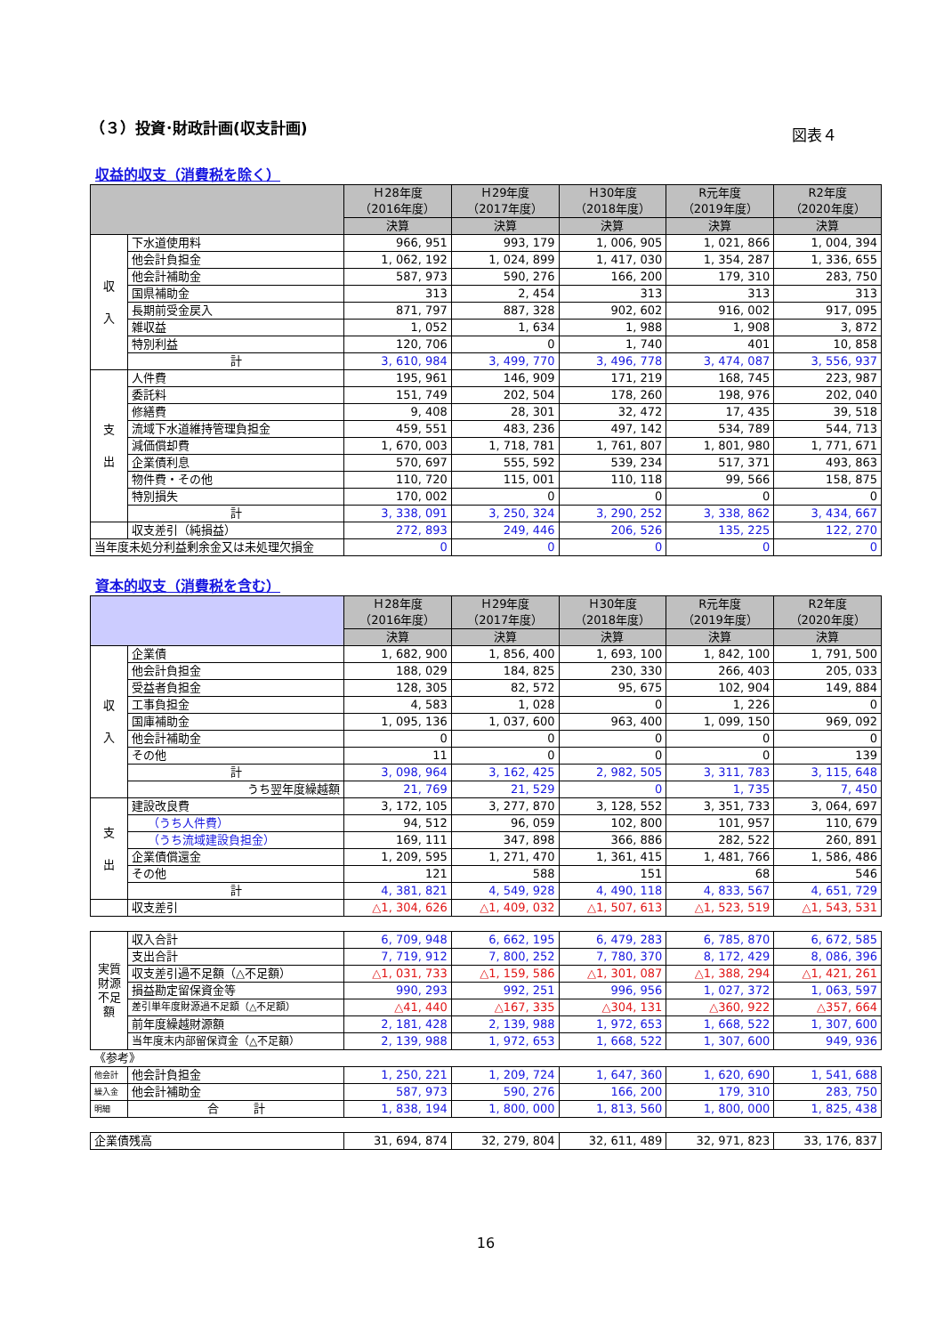（３）投資･財政計画(収支計画) 図表４
収益的収支（消費税を除く）
| | | Ｈ28年度 （2016年度） | Ｈ29年度 （2017年度） | Ｈ30年度 （2018年度） | R元年度 （2019年度） | R2年度 （2020年度） |
| --- | --- | --- | --- | --- | --- | --- |
| | | 決算 | 決算 | 決算 | 決算 | 決算 |
| 収 入 | 下水道使用料 | 966, 951 | 993, 179 | 1, 006, 905 | 1, 021, 866 | 1, 004, 394 |
| | 他会計負担金 | 1, 062, 192 | 1, 024, 899 | 1, 417, 030 | 1, 354, 287 | 1, 336, 655 |
| | 他会計補助金 | 587, 973 | 590, 276 | 166, 200 | 179, 310 | 283, 750 |
| | 国県補助金 | 313 | 2, 454 | 313 | 313 | 313 |
| | 長期前受金戻入 | 871, 797 | 887, 328 | 902, 602 | 916, 002 | 917, 095 |
| | 雑収益 | 1, 052 | 1, 634 | 1, 988 | 1, 908 | 3, 872 |
| | 特別利益 | 120, 706 | 0 | 1, 740 | 401 | 10, 858 |
| | 計 | 3, 610, 984 | 3, 499, 770 | 3, 496, 778 | 3, 474, 087 | 3, 556, 937 |
| 支 出 | 人件費 | 195, 961 | 146, 909 | 171, 219 | 168, 745 | 223, 987 |
| | 委託料 | 151, 749 | 202, 504 | 178, 260 | 198, 976 | 202, 040 |
| | 修繕費 | 9, 408 | 28, 301 | 32, 472 | 17, 435 | 39, 518 |
| | 流域下水道維持管理負担金 | 459, 551 | 483, 236 | 497, 142 | 534, 789 | 544, 713 |
| | 減価償却費 | 1, 670, 003 | 1, 718, 781 | 1, 761, 807 | 1, 801, 980 | 1, 771, 671 |
| | 企業債利息 | 570, 697 | 555, 592 | 539, 234 | 517, 371 | 493, 863 |
| | 物件費・その他 | 110, 720 | 115, 001 | 110, 118 | 99, 566 | 158, 875 |
| | 特別損失 | 170, 002 | 0 | 0 | 0 | 0 |
| | 計 | 3, 338, 091 | 3, 250, 324 | 3, 290, 252 | 3, 338, 862 | 3, 434, 667 |
| | 収支差引（純損益） | 272, 893 | 249, 446 | 206, 526 | 135, 225 | 122, 270 |
| 当年度未処分利益剰余金又は未処理欠損金 | | 0 | 0 | 0 | 0 | 0 |
資本的収支（消費税を含む）
| | | Ｈ28年度 （2016年度） | Ｈ29年度 （2017年度） | Ｈ30年度 （2018年度） | R元年度 （2019年度） | R2年度 （2020年度） |
| --- | --- | --- | --- | --- | --- | --- |
| | | 決算 | 決算 | 決算 | 決算 | 決算 |
| 収 入 | 企業債 | 1, 682, 900 | 1, 856, 400 | 1, 693, 100 | 1, 842, 100 | 1, 791, 500 |
| | 他会計負担金 | 188, 029 | 184, 825 | 230, 330 | 266, 403 | 205, 033 |
| | 受益者負担金 | 128, 305 | 82, 572 | 95, 675 | 102, 904 | 149, 884 |
| | 工事負担金 | 4, 583 | 1, 028 | 0 | 1, 226 | 0 |
| | 国庫補助金 | 1, 095, 136 | 1, 037, 600 | 963, 400 | 1, 099, 150 | 969, 092 |
| | 他会計補助金 | 0 | 0 | 0 | 0 | 0 |
| | その他 | 11 | 0 | 0 | 0 | 139 |
| | 計 | 3, 098, 964 | 3, 162, 425 | 2, 982, 505 | 3, 311, 783 | 3, 115, 648 |
| | うち翌年度繰越額 | 21, 769 | 21, 529 | 0 | 1, 735 | 7, 450 |
| 支 出 | 建設改良費 | 3, 172, 105 | 3, 277, 870 | 3, 128, 552 | 3, 351, 733 | 3, 064, 697 |
| | （うち人件費） | 94, 512 | 96, 059 | 102, 800 | 101, 957 | 110, 679 |
| | （うち流域建設負担金） | 169, 111 | 347, 898 | 366, 886 | 282, 522 | 260, 891 |
| | 企業債償還金 | 1, 209, 595 | 1, 271, 470 | 1, 361, 415 | 1, 481, 766 | 1, 586, 486 |
| | その他 | 121 | 588 | 151 | 68 | 546 |
| | 計 | 4, 381, 821 | 4, 549, 928 | 4, 490, 118 | 4, 833, 567 | 4, 651, 729 |
| | 収支差引 | △1, 304, 626 | △1, 409, 032 | △1, 507, 613 | △1, 523, 519 | △1, 543, 531 |
| 実質財源 不足額 | 収入合計 | 6, 709, 948 | 6, 662, 195 | 6, 479, 283 | 6, 785, 870 | 6, 672, 585 |
| | 支出合計 | 7, 719, 912 | 7, 800, 252 | 7, 780, 370 | 8, 172, 429 | 8, 086, 396 |
| | 収支差引過不足額（△不足額） | △1, 031, 733 | △1, 159, 586 | △1, 301, 087 | △1, 388, 294 | △1, 421, 261 |
| | 損益勘定留保資金等 | 990, 293 | 992, 251 | 996, 956 | 1, 027, 372 | 1, 063, 597 |
| | 差引単年度財源過不足額（△不足額） | △41, 440 | △167, 335 | △304, 131 | △360, 922 | △357, 664 |
| | 前年度繰越財源額 | 2, 181, 428 | 2, 139, 988 | 1, 972, 653 | 1, 668, 522 | 1, 307, 600 |
| | 当年度末内部留保資金（△不足額） | 2, 139, 988 | 1, 972, 653 | 1, 668, 522 | 1, 307, 600 | 949, 936 |
| 《参考》 | | | | | | |
| 他会計 | 他会計負担金 | 1, 250, 221 | 1, 209, 724 | 1, 647, 360 | 1, 620, 690 | 1, 541, 688 |
| 繰入金 | 他会計補助金 | 587, 973 | 590, 276 | 166, 200 | 179, 310 | 283, 750 |
| 明細 | 合 計 | 1, 838, 194 | 1, 800, 000 | 1, 813, 560 | 1, 800, 000 | 1, 825, 438 |
| 企業債残高 | 31, 694, 874 | 32, 279, 804 | 32, 611, 489 | 32, 971, 823 | 33, 176, 837 |
16